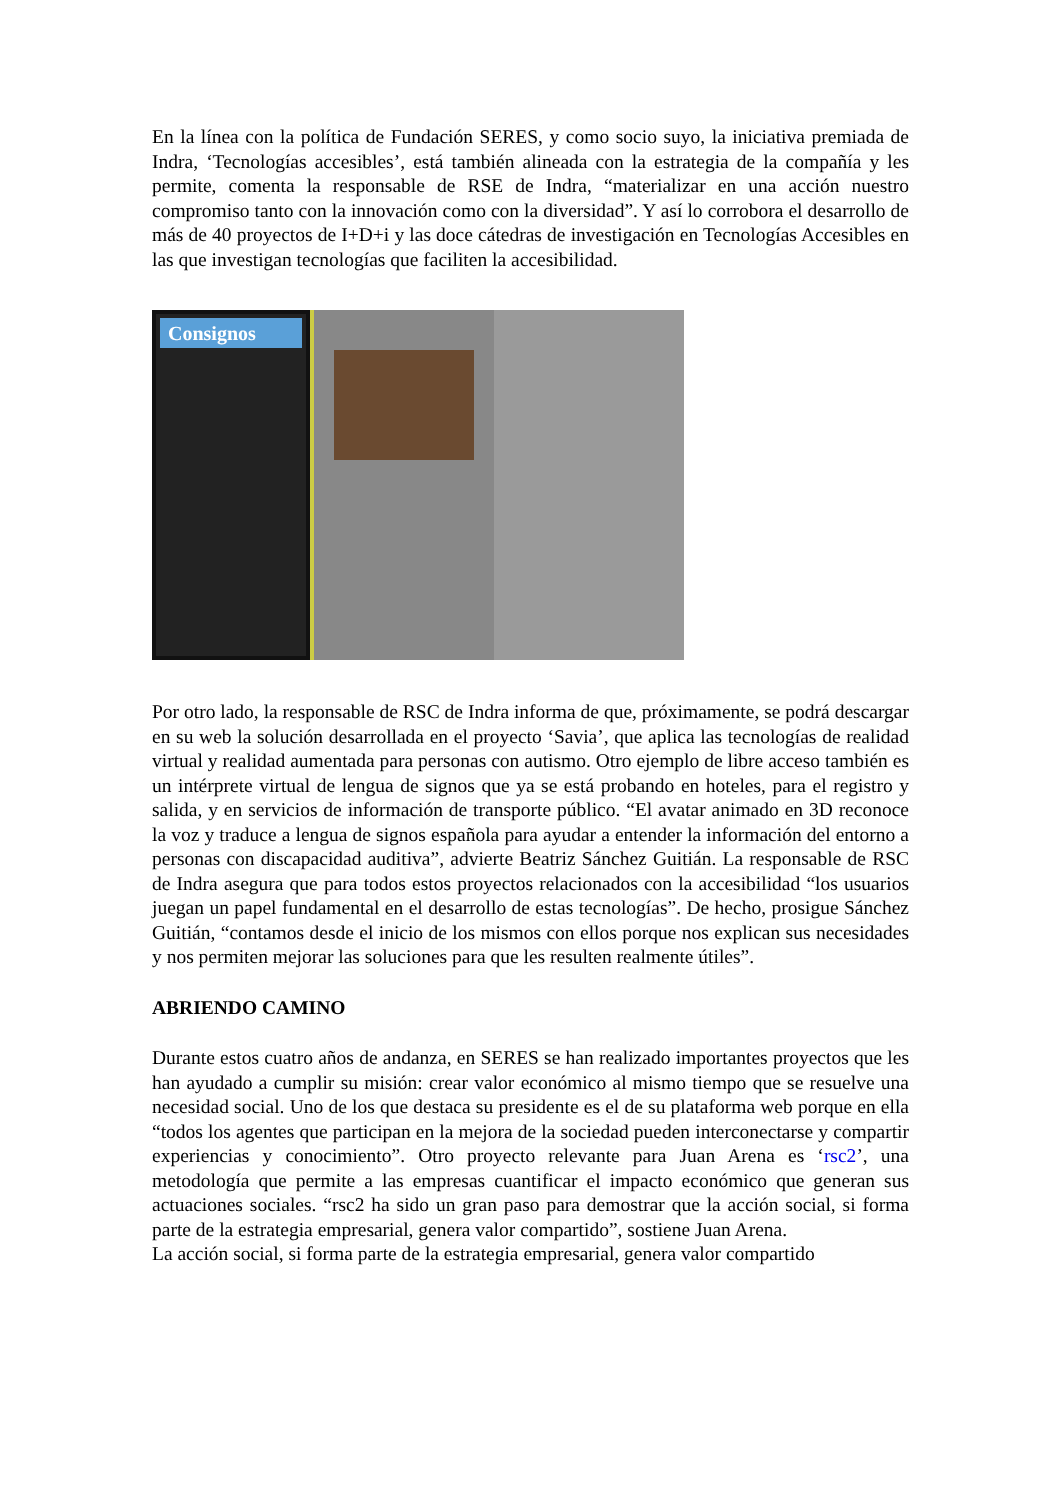En la línea con la política de Fundación SERES, y como socio suyo, la iniciativa premiada de Indra, ‘Tecnologías accesibles’, está también alineada con la estrategia de la compañía y les permite, comenta la responsable de RSE de Indra, “materializar en una acción nuestro compromiso tanto con la innovación como con la diversidad”. Y así lo corrobora el desarrollo de más de 40 proyectos de I+D+i y las doce cátedras de investigación en Tecnologías Accesibles en las que investigan tecnologías que faciliten la accesibilidad.
Consignos
Por otro lado, la responsable de RSC de Indra informa de que, próximamente, se podrá descargar en su web la solución desarrollada en el proyecto ‘Savia’, que aplica las tecnologías de realidad virtual y realidad aumentada para personas con autismo. Otro ejemplo de libre acceso también es un intérprete virtual de lengua de signos que ya se está probando en hoteles, para el registro y salida, y en servicios de información de transporte público. “El avatar animado en 3D reconoce la voz y traduce a lengua de signos española para ayudar a entender la información del entorno a personas con discapacidad auditiva”, advierte Beatriz Sánchez Guitián. La responsable de RSC de Indra asegura que para todos estos proyectos relacionados con la accesibilidad “los usuarios juegan un papel fundamental en el desarrollo de estas tecnologías”. De hecho, prosigue Sánchez Guitián, “contamos desde el inicio de los mismos con ellos porque nos explican sus necesidades y nos permiten mejorar las soluciones para que les resulten realmente útiles”.
ABRIENDO CAMINO
Durante estos cuatro años de andanza, en SERES se han realizado importantes proyectos que les han ayudado a cumplir su misión: crear valor económico al mismo tiempo que se resuelve una necesidad social. Uno de los que destaca su presidente es el de su plataforma web porque en ella “todos los agentes que participan en la mejora de la sociedad pueden interconectarse y compartir experiencias y conocimiento”. Otro proyecto relevante para Juan Arena es ‘rsc2’, una metodología que permite a las empresas cuantificar el impacto económico que generan sus actuaciones sociales. “rsc2 ha sido un gran paso para demostrar que la acción social, si forma parte de la estrategia empresarial, genera valor compartido”, sostiene Juan Arena.
La acción social, si forma parte de la estrategia empresarial, genera valor compartido